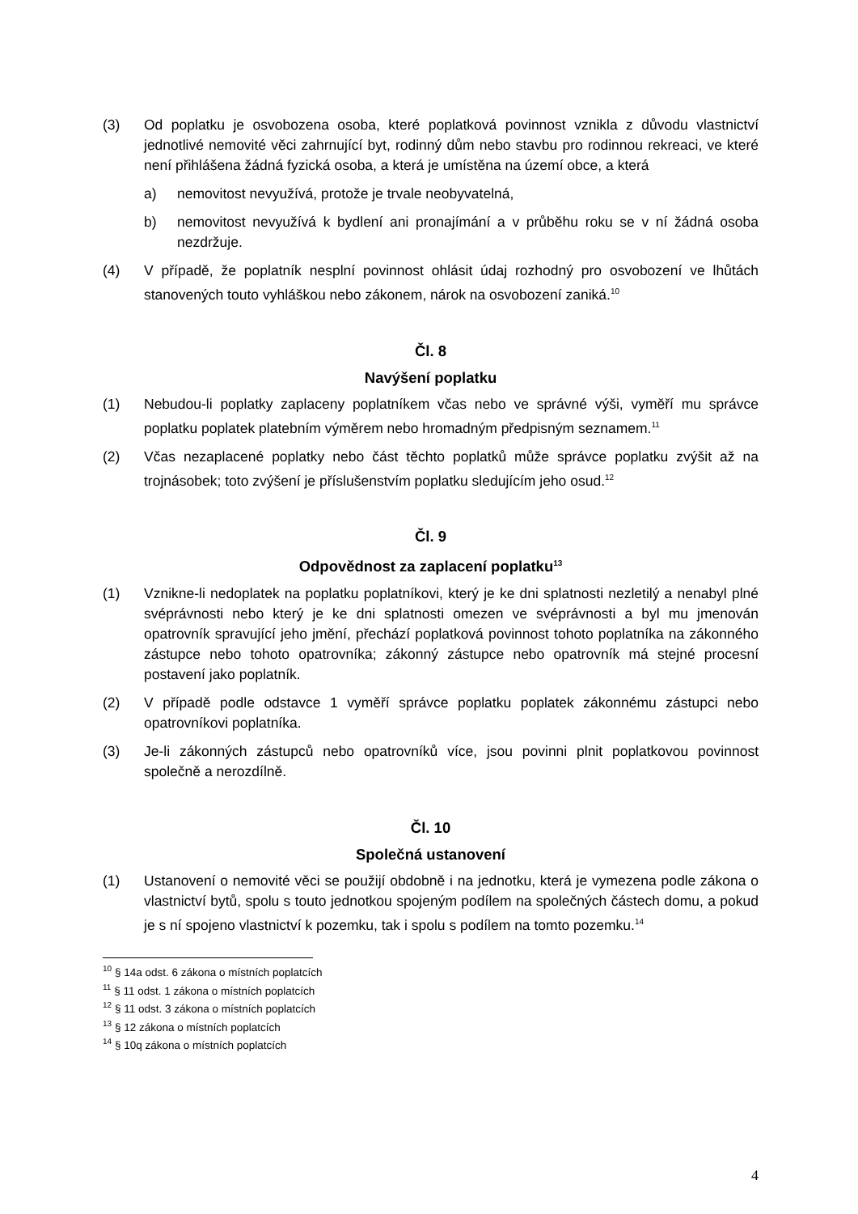(3) Od poplatku je osvobozena osoba, které poplatková povinnost vznikla z důvodu vlastnictví jednotlivé nemovité věci zahrnující byt, rodinný dům nebo stavbu pro rodinnou rekreaci, ve které není přihlášena žádná fyzická osoba, a která je umístěna na území obce, a která
a) nemovitost nevyužívá, protože je trvale neobyvatelná,
b) nemovitost nevyužívá k bydlení ani pronajímání a v průběhu roku se v ní žádná osoba nezdržuje.
(4) V případě, že poplatník nesplní povinnost ohlásit údaj rozhodný pro osvobození ve lhůtách stanovených touto vyhláškou nebo zákonem, nárok na osvobození zaniká.<sup>10</sup>
Čl. 8
Navýšení poplatku
(1) Nebudou-li poplatky zaplaceny poplatníkem včas nebo ve správné výši, vyměří mu správce poplatku poplatek platebním výměrem nebo hromadným předpisným seznamem.<sup>11</sup>
(2) Včas nezaplacené poplatky nebo část těchto poplatků může správce poplatku zvýšit až na trojnásobek; toto zvýšení je příslušenstvím poplatku sledujícím jeho osud.<sup>12</sup>
Čl. 9
Odpovědnost za zaplacení poplatku<sup>13</sup>
(1) Vznikne-li nedoplatek na poplatku poplatníkovi, který je ke dni splatnosti nezletilý a nenabyl plné svéprávnosti nebo který je ke dni splatnosti omezen ve svéprávnosti a byl mu jmenován opatrovník spravující jeho jmění, přechází poplatková povinnost tohoto poplatníka na zákonného zástupce nebo tohoto opatrovníka; zákonný zástupce nebo opatrovník má stejné procesní postavení jako poplatník.
(2) V případě podle odstavce 1 vyměří správce poplatku poplatek zákonnému zástupci nebo opatrovníkovi poplatníka.
(3) Je-li zákonných zástupců nebo opatrovníků více, jsou povinni plnit poplatkovou povinnost společně a nerozdílně.
Čl. 10
Společná ustanovení
(1) Ustanovení o nemovité věci se použijí obdobně i na jednotku, která je vymezena podle zákona o vlastnictví bytů, spolu s touto jednotkou spojeným podílem na společných částech domu, a pokud je s ní spojeno vlastnictví k pozemku, tak i spolu s podílem na tomto pozemku.<sup>14</sup>
<sup>10</sup> § 14a odst. 6 zákona o místních poplatcích
<sup>11</sup> § 11 odst. 1 zákona o místních poplatcích
<sup>12</sup> § 11 odst. 3 zákona o místních poplatcích
<sup>13</sup> § 12 zákona o místních poplatcích
<sup>14</sup> § 10q zákona o místních poplatcích
4